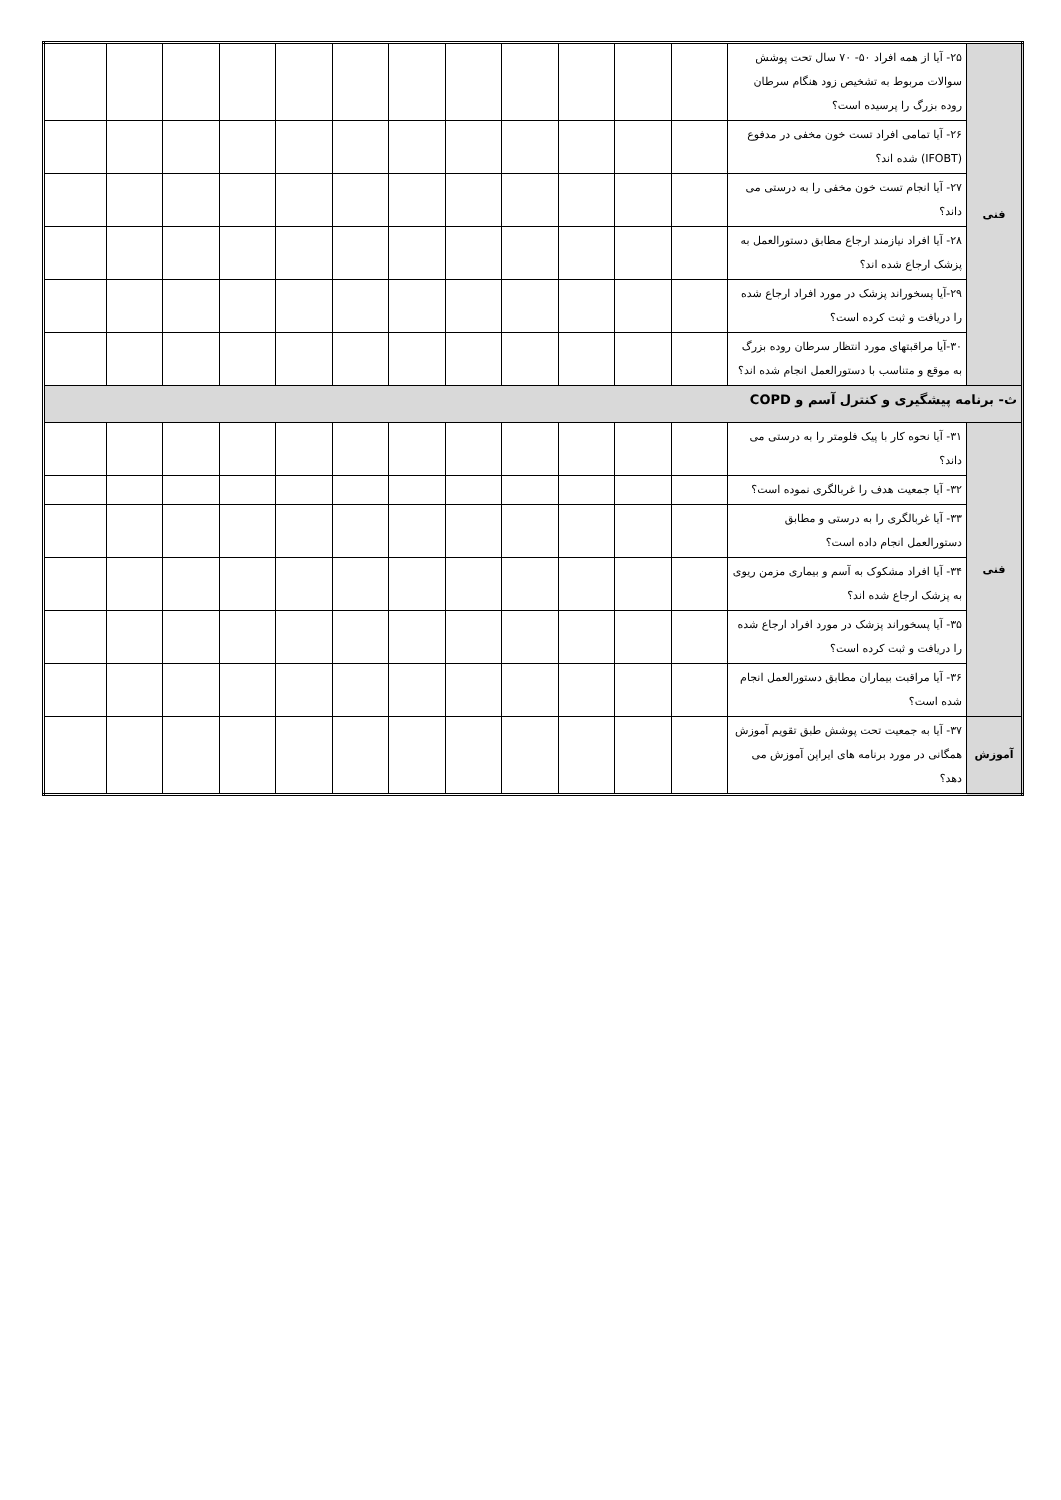| فنی | ۲۵- آیا از همه افراد ۵۰- ۷۰ سال تحت پوشش سوالات مربوط به تشخیص زود هنگام سرطان روده بزرگ را پرسیده است؟ | | | | | | | | | | | | |
| | ۲۶- آیا تمامی افراد تست خون مخفی در مدفوع (IFOBT) شده اند؟ | | | | | | | | | | | | |
| | ۲۷- آیا انجام تست خون مخفی را به درستی می داند؟ | | | | | | | | | | | | |
| | ۲۸- آیا افراد نیازمند ارجاع مطابق دستورالعمل به پزشک ارجاع شده اند؟ | | | | | | | | | | | | |
| | ۲۹-آیا پسخوراند پزشک در مورد افراد ارجاع شده را دریافت و ثبت کرده است؟ | | | | | | | | | | | | |
| | ۳۰-آیا مراقبتهای مورد انتظار سرطان روده بزرگ به موقع و متناسب با دستورالعمل انجام شده اند؟ | | | | | | | | | | | | |
| ث- برنامه پیشگیری و کنترل آسم و COPD | | | | | | | | | | | | | |
| فنی | ۳۱- آیا نحوه کار با پیک فلومتر را به درستی می داند؟ | | | | | | | | | | | | |
| | ۳۲- آیا جمعیت هدف را غربالگری نموده است؟ | | | | | | | | | | | | |
| | ۳۳- آیا غربالگری را به درستی و مطابق دستورالعمل انجام داده است؟ | | | | | | | | | | | | |
| | ۳۴- آیا افراد مشکوک به آسم و بیماری مزمن ریوی به پزشک ارجاع شده اند؟ | | | | | | | | | | | | |
| | ۳۵- آیا پسخوراند پزشک در مورد افراد ارجاع شده را دریافت و ثبت کرده است؟ | | | | | | | | | | | | |
| | ۳۶- آیا مراقبت بیماران مطابق دستورالعمل انجام شده است؟ | | | | | | | | | | | | |
| آموزش | ۳۷- آیا به جمعیت تحت پوشش طبق تقویم آموزش همگانی در مورد برنامه های ایراپن آموزش می دهد؟ | | | | | | | | | | | | |